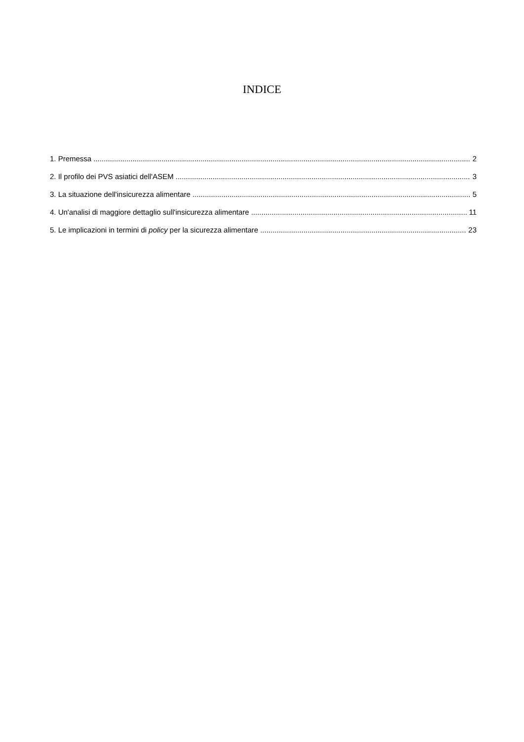INDICE
1. Premessa 2
2. Il profilo dei PVS asiatici dell'ASEM 3
3. La situazione dell'insicurezza alimentare 5
4. Un'analisi di maggiore dettaglio sull'insicurezza alimentare 11
5. Le implicazioni in termini di policy per la sicurezza alimentare 23